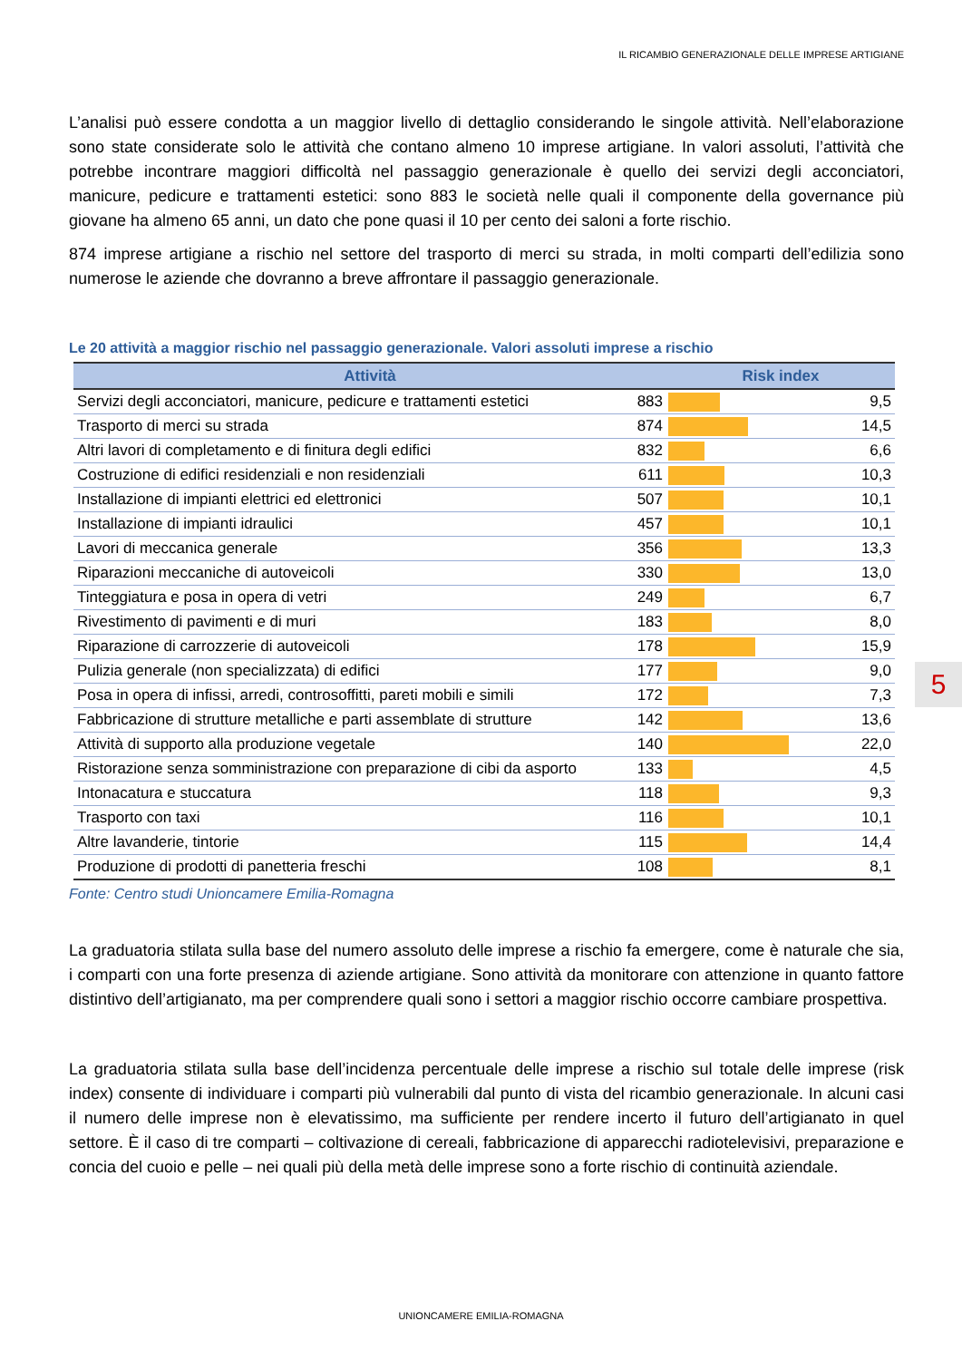IL RICAMBIO GENERAZIONALE DELLE IMPRESE ARTIGIANE
L’analisi può essere condotta a un maggior livello di dettaglio considerando le singole attività. Nell’elaborazione sono state considerate solo le attività che contano almeno 10 imprese artigiane. In valori assoluti, l’attività che potrebbe incontrare maggiori difficoltà nel passaggio generazionale è quello dei servizi degli acconciatori, manicure, pedicure e trattamenti estetici: sono 883 le società nelle quali il componente della governance più giovane ha almeno 65 anni, un dato che pone quasi il 10 per cento dei saloni a forte rischio.
874 imprese artigiane a rischio nel settore del trasporto di merci su strada, in molti comparti dell’edilizia sono numerose le aziende che dovranno a breve affrontare il passaggio generazionale.
Le 20 attività a maggior rischio nel passaggio generazionale. Valori assoluti imprese a rischio
| Attività | | Risk index | |
| --- | --- | --- | --- |
| Servizi degli acconciatori, manicure, pedicure e trattamenti estetici | 883 | | 9,5 |
| Trasporto di merci su strada | 874 | | 14,5 |
| Altri lavori di completamento e di finitura degli edifici | 832 | | 6,6 |
| Costruzione di edifici residenziali e non residenziali | 611 | | 10,3 |
| Installazione di impianti elettrici ed elettronici | 507 | | 10,1 |
| Installazione di impianti idraulici | 457 | | 10,1 |
| Lavori di meccanica generale | 356 | | 13,3 |
| Riparazioni meccaniche di autoveicoli | 330 | | 13,0 |
| Tinteggiatura e posa in opera di vetri | 249 | | 6,7 |
| Rivestimento di pavimenti e di muri | 183 | | 8,0 |
| Riparazione di carrozzerie di autoveicoli | 178 | | 15,9 |
| Pulizia generale (non specializzata) di edifici | 177 | | 9,0 |
| Posa in opera di infissi, arredi, controsoffitti, pareti mobili e simili | 172 | | 7,3 |
| Fabbricazione di strutture metalliche e parti assemblate di strutture | 142 | | 13,6 |
| Attività di supporto alla produzione vegetale | 140 | | 22,0 |
| Ristorazione senza somministrazione con preparazione di cibi da asporto | 133 | | 4,5 |
| Intonacatura e stuccatura | 118 | | 9,3 |
| Trasporto con taxi | 116 | | 10,1 |
| Altre lavanderie, tintorie | 115 | | 14,4 |
| Produzione di prodotti di panetteria freschi | 108 | | 8,1 |
Fonte: Centro studi Unioncamere Emilia-Romagna
La graduatoria stilata sulla base del numero assoluto delle imprese a rischio fa emergere, come è naturale che sia, i comparti con una forte presenza di aziende artigiane. Sono attività da monitorare con attenzione in quanto fattore distintivo dell’artigianato, ma per comprendere quali sono i settori a maggior rischio occorre cambiare prospettiva.
La graduatoria stilata sulla base dell’incidenza percentuale delle imprese a rischio sul totale delle imprese (risk index) consente di individuare i comparti più vulnerabili dal punto di vista del ricambio generazionale. In alcuni casi il numero delle imprese non è elevatissimo, ma sufficiente per rendere incerto il futuro dell’artigianato in quel settore. È il caso di tre comparti – coltivazione di cereali, fabbricazione di apparecchi radiotelevisivi, preparazione e concia del cuoio e pelle – nei quali più della metà delle imprese sono a forte rischio di continuità aziendale.
5
UNIONCAMERE EMILIA-ROMAGNA